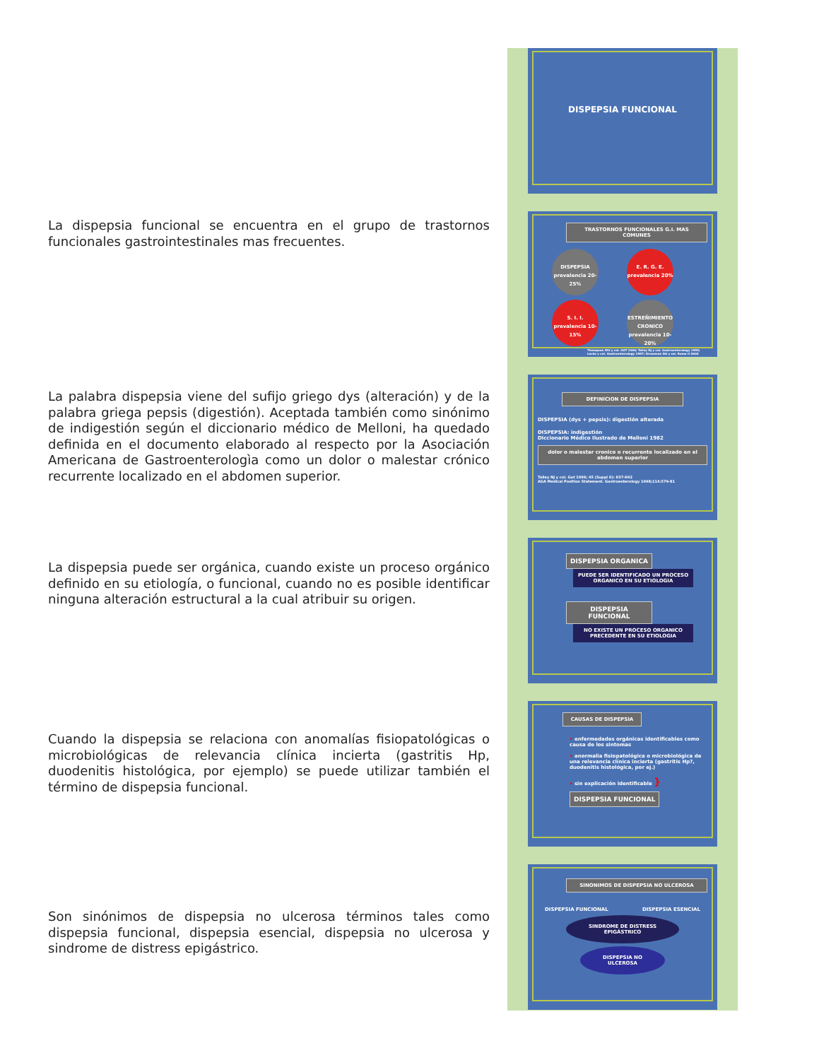La dispepsia funcional se encuentra en el grupo de trastornos funcionales gastrointestinales mas frecuentes.
La palabra dispepsia viene del sufijo griego dys (alteración) y de la palabra griega pepsis (digestión). Aceptada también como sinónimo de indigestión según el diccionario médico de Melloni, ha quedado definida en el documento elaborado al respecto por la Asociación Americana de Gastroenterologìa como un dolor o malestar crónico recurrente localizado en el abdomen superior.
La dispepsia puede ser orgánica, cuando existe un proceso orgánico definido en su etiología, o funcional, cuando no es posible identificar ninguna alteración estructural a la cual atribuir su origen.
Cuando la dispepsia se relaciona con anomalías fisiopatológicas o microbiológicas de relevancia clínica incierta (gastritis Hp, duodenitis histológica, por ejemplo) se puede utilizar también el término de dispepsia funcional.
Son sinónimos de dispepsia no ulcerosa términos tales como dispepsia funcional, dispepsia esencial, dispepsia no ulcerosa y sindrome de distress epigástrico.
DISPEPSIA FUNCIONAL
TRASTORNOS FUNCIONALES G.I. MAS COMUNES
DISPEPSIA
prevalencia 20-25% E. R. G. E.
prevalencia 20%
S. I. I.
prevalencia 10-15% ESTREÑIMIENTO CRONICO
prevalencia 10-20%
Thompson WG y col. GUT 2000; Talley NJ y col. Gastroenterology 1995; Locke y col. Gastroenterology 1997; Drossman DA y col. Roma II 2000
DEFINICION DE DISPEPSIA
DISPEPSIA (dys + pepsis): digestión alterada
DISPEPSIA: indigestión
Diccionario Médico Ilustrado de Melloni 1982
dolor o malestar cronico o recurrente localizado en el abdomen superior
Talley NJ y col. Gut 1999; 45 (Suppl II): II37-II42
AGA Medical Position Statement. Gastroenterology 1998;114:579-81
DISPEPSIA ORGANICA
PUEDE SER IDENTIFICADO UN PROCESO ORGANICO EN SU ETIOLOGIA
DISPEPSIA FUNCIONAL
NO EXISTE UN PROCESO ORGANICO PRECEDENTE EN SU ETIOLOGIA
CAUSAS DE DISPEPSIA
• enfermedades orgánicas identificables como causa de los sintomas
• anormalia fisiopatológica o microbiológica de una relevancia clínica incierta (gastritis Hp?, duodenitis histológica, por ej.)
• sin explicación identificable } DISPEPSIA FUNCIONAL
SINONIMOS DE DISPEPSIA NO ULCEROSA
DISPEPSIA FUNCIONAL DISPEPSIA ESENCIAL
SINDROME DE DISTRESS EPIGÁSTRICO
DISPEPSIA NO ULCEROSA